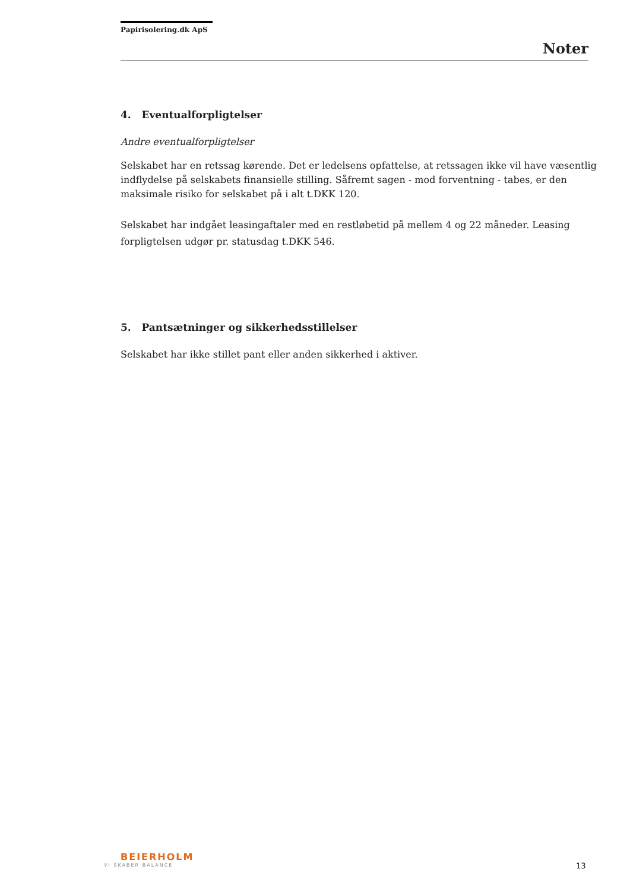Papirisolering.dk ApS
Noter
4. Eventualforpligtelser
Andre eventualforpligtelser
Selskabet har en retssag kørende. Det er ledelsens opfattelse, at retssagen ikke vil have væsentlig indflydelse på selskabets finansielle stilling. Såfremt sagen - mod forventning - tabes, er den maksimale risiko for selskabet på i alt t.DKK 120.
Selskabet har indgået leasingaftaler med en restløbetid på mellem 4 og 22 måneder. Leasing forpligtelsen udgør pr. statusdag t.DKK 546.
5. Pantsætninger og sikkerhedsstillelser
Selskabet har ikke stillet pant eller anden sikkerhed i aktiver.
BEIERHOLM
VI SKABER BALANCE
13